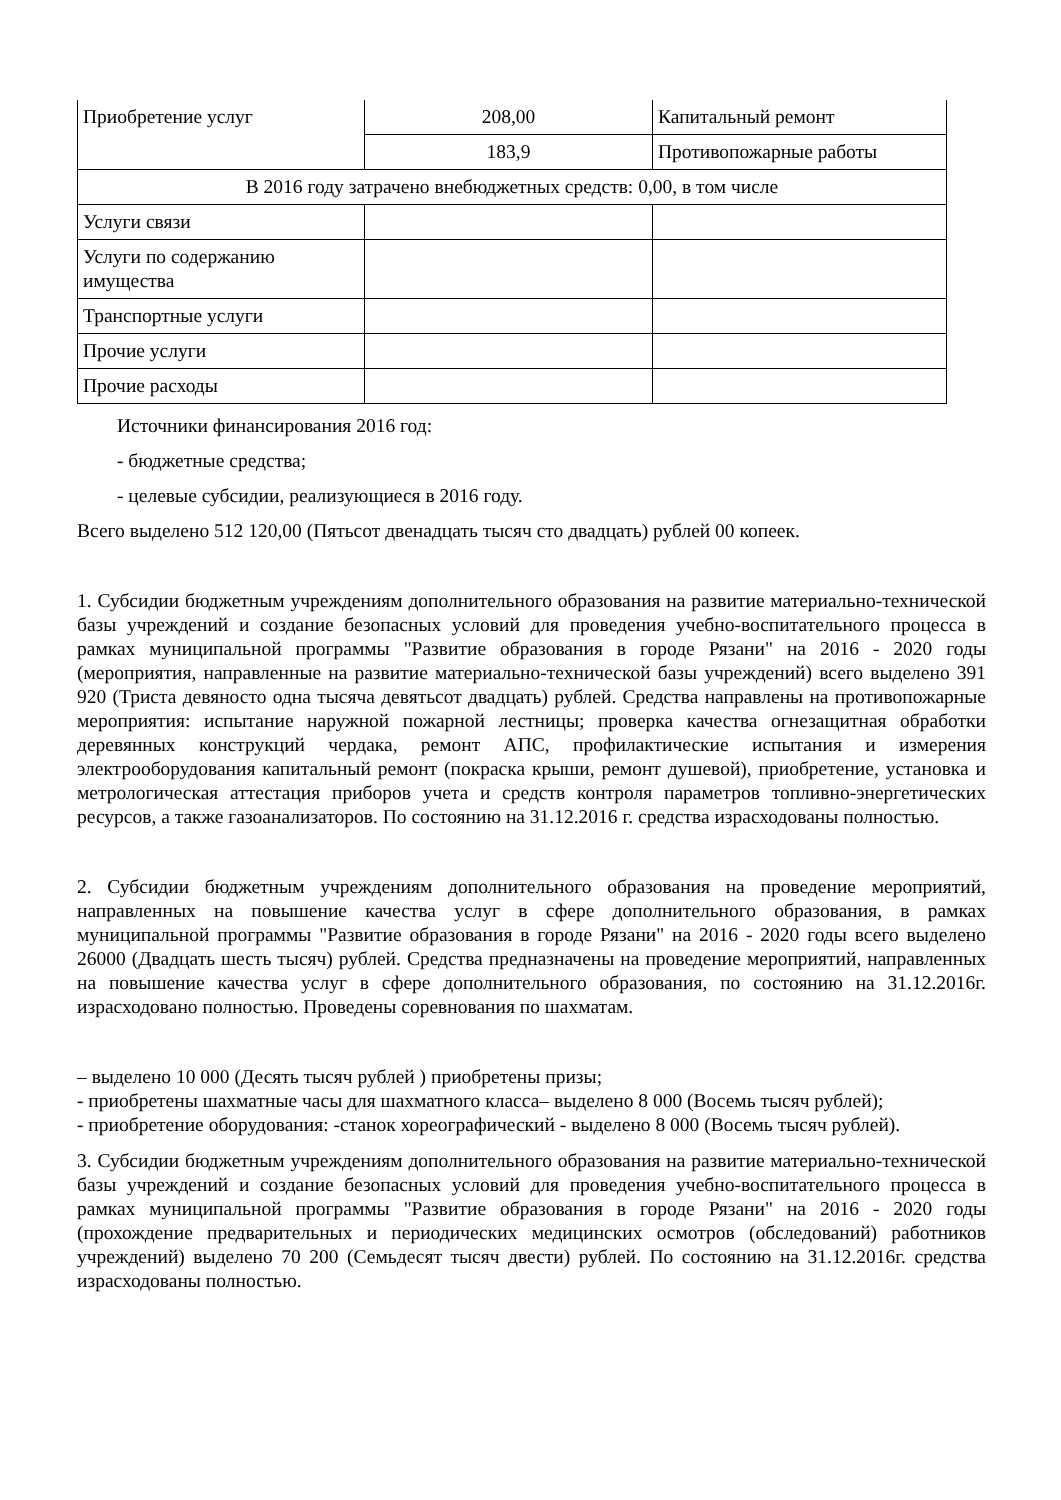| Приобретение услуг | 208,00 | Капитальный ремонт |
| | 183,9 | Противопожарные работы |
| В 2016 году затрачено внебюджетных средств: 0,00, в том числе | | |
| Услуги связи | | |
| Услуги по содержанию имущества | | |
| Транспортные услуги | | |
| Прочие услуги | | |
| Прочие расходы | | |
Источники финансирования 2016 год:
- бюджетные средства;
- целевые субсидии, реализующиеся в 2016 году.
Всего выделено 512 120,00 (Пятьсот двенадцать тысяч сто двадцать) рублей 00 копеек.
1. Субсидии бюджетным учреждениям дополнительного образования на развитие материально-технической базы учреждений и создание безопасных условий для проведения учебно-воспитательного процесса в рамках муниципальной программы "Развитие образования в городе Рязани" на 2016 - 2020 годы (мероприятия, направленные на развитие материально-технической базы учреждений) всего выделено 391 920 (Триста девяносто одна тысяча девятьсот двадцать) рублей. Средства направлены на противопожарные мероприятия: испытание наружной пожарной лестницы; проверка качества огнезащитная обработки деревянных конструкций чердака, ремонт АПС, профилактические испытания и измерения электрооборудования капитальный ремонт (покраска крыши, ремонт душевой), приобретение, установка и метрологическая аттестация приборов учета и средств контроля параметров топливно-энергетических ресурсов, а также газоанализаторов. По состоянию на 31.12.2016 г. средства израсходованы полностью.
2. Субсидии бюджетным учреждениям дополнительного образования на проведение мероприятий, направленных на повышение качества услуг в сфере дополнительного образования, в рамках муниципальной программы "Развитие образования в городе Рязани" на 2016 - 2020 годы всего выделено 26000 (Двадцать шесть тысяч) рублей. Средства предназначены на проведение мероприятий, направленных на повышение качества услуг в сфере дополнительного образования, по состоянию на 31.12.2016г. израсходовано полностью. Проведены соревнования по шахматам.
– выделено 10 000 (Десять тысяч рублей ) приобретены призы;
- приобретены шахматные часы для шахматного класса– выделено 8 000 (Восемь тысяч рублей);
- приобретение оборудования: -станок хореографический - выделено 8 000 (Восемь тысяч рублей).
3. Субсидии бюджетным учреждениям дополнительного образования на развитие материально-технической базы учреждений и создание безопасных условий для проведения учебно-воспитательного процесса в рамках муниципальной программы "Развитие образования в городе Рязани" на 2016 - 2020 годы (прохождение предварительных и периодических медицинских осмотров (обследований) работников учреждений) выделено 70 200 (Семьдесят тысяч двести) рублей. По состоянию на 31.12.2016г. средства израсходованы полностью.